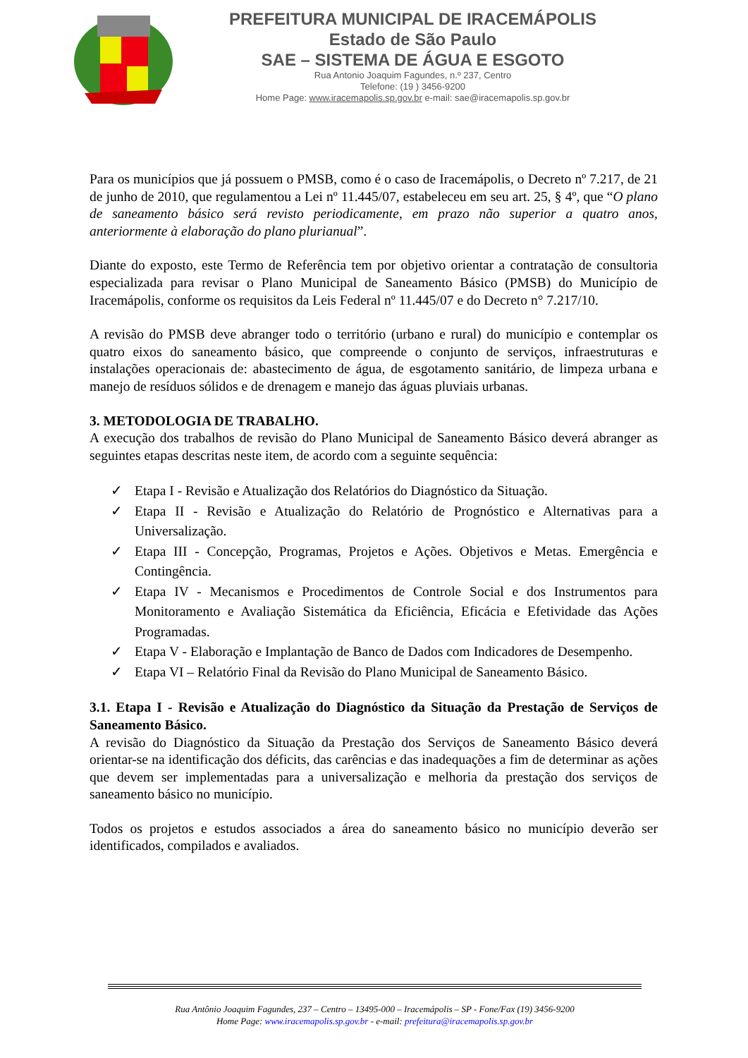PREFEITURA MUNICIPAL DE IRACEMÁPOLIS
Estado de São Paulo
SAE – SISTEMA DE ÁGUA E ESGOTO
Rua Antonio Joaquim Fagundes, n.º 237, Centro
Telefone: (19 ) 3456-9200
Home Page: www.iracemapolis.sp.gov.br e-mail: sae@iracemapolis.sp.gov.br
Para os municípios que já possuem o PMSB, como é o caso de Iracemápolis, o Decreto nº 7.217, de 21 de junho de 2010, que regulamentou a Lei nº 11.445/07, estabeleceu em seu art. 25, § 4º, que “O plano de saneamento básico será revisto periodicamente, em prazo não superior a quatro anos, anteriormente à elaboração do plano plurianual”.
Diante do exposto, este Termo de Referência tem por objetivo orientar a contratação de consultoria especializada para revisar o Plano Municipal de Saneamento Básico (PMSB) do Município de Iracemápolis, conforme os requisitos da Leis Federal nº 11.445/07 e do Decreto n° 7.217/10.
A revisão do PMSB deve abranger todo o território (urbano e rural) do município e contemplar os quatro eixos do saneamento básico, que compreende o conjunto de serviços, infraestruturas e instalações operacionais de: abastecimento de água, de esgotamento sanitário, de limpeza urbana e manejo de resíduos sólidos e de drenagem e manejo das águas pluviais urbanas.
3. METODOLOGIA DE TRABALHO.
A execução dos trabalhos de revisão do Plano Municipal de Saneamento Básico deverá abranger as seguintes etapas descritas neste item, de acordo com a seguinte sequência:
✓ Etapa I - Revisão e Atualização dos Relatórios do Diagnóstico da Situação.
✓ Etapa II - Revisão e Atualização do Relatório de Prognóstico e Alternativas para a Universalização.
✓ Etapa III - Concepção, Programas, Projetos e Ações. Objetivos e Metas. Emergência e Contingência.
✓ Etapa IV - Mecanismos e Procedimentos de Controle Social e dos Instrumentos para Monitoramento e Avaliação Sistemática da Eficiência, Eficácia e Efetividade das Ações Programadas.
✓ Etapa V - Elaboração e Implantação de Banco de Dados com Indicadores de Desempenho.
✓ Etapa VI – Relatório Final da Revisão do Plano Municipal de Saneamento Básico.
3.1. Etapa I - Revisão e Atualização do Diagnóstico da Situação da Prestação de Serviços de Saneamento Básico.
A revisão do Diagnóstico da Situação da Prestação dos Serviços de Saneamento Básico deverá orientar-se na identificação dos déficits, das carências e das inadequações a fim de determinar as ações que devem ser implementadas para a universalização e melhoria da prestação dos serviços de saneamento básico no município.
Todos os projetos e estudos associados a área do saneamento básico no município deverão ser identificados, compilados e avaliados.
Rua Antônio Joaquim Fagundes, 237 – Centro – 13495-000 – Iracemápolis – SP - Fone/Fax (19) 3456-9200
Home Page: www.iracemapolis.sp.gov.br - e-mail: prefeitura@iracemapolis.sp.gov.br